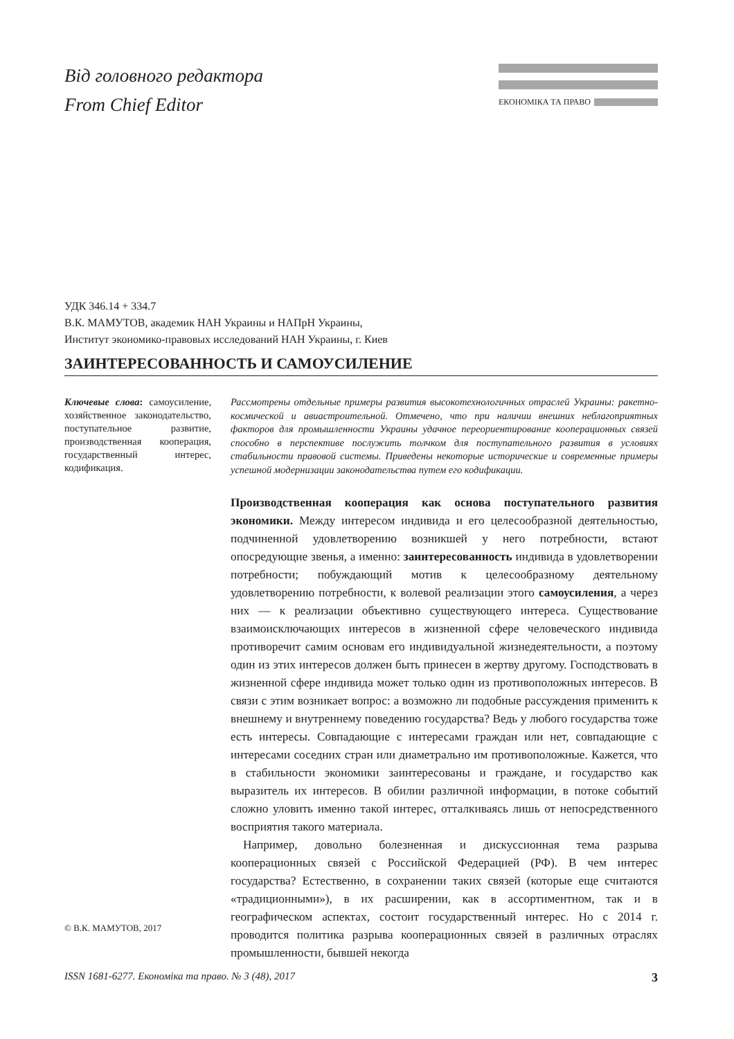Від головного редактора
From Chief Editor
ЕКОНОМІКА ТА ПРАВО
УДК 346.14 + 334.7
В.К. МАМУТОВ, академик НАН Украины и НАПрН Украины,
Институт экономико-правовых исследований НАН Украины, г. Киев
ЗАИНТЕРЕСОВАННОСТЬ И САМОУСИЛЕНИЕ
Ключевые слова: самоусиление, хозяйственное законодательство, поступательное развитие, производственная кооперация, государственный интерес, кодификация.
Рассмотрены отдельные примеры развития высокотехнологичных отраслей Украины: ракетно-космической и авиастроительной. Отмечено, что при наличии внешних неблагоприятных факторов для промышленности Украины удачное переориентирование кооперационных связей способно в перспективе послужить толчком для поступательного развития в условиях стабильности правовой системы. Приведены некоторые исторические и современные примеры успешной модернизации законодательства путем его кодификации.
Производственная кооперация как основа поступательного развития экономики. Между интересом индивида и его целесообразной деятельностью, подчиненной удовлетворению возникшей у него потребности, встают опосредующие звенья, а именно: заинтересованность индивида в удовлетворении потребности; побуждающий мотив к целесообразному деятельному удовлетворению потребности, к волевой реализации этого самоусиления, а через них — к реализации объективно существующего интереса. Существование взаимоисключающих интересов в жизненной сфере человеческого индивида противоречит самим основам его индивидуальной жизнедеятельности, а поэтому один из этих интересов должен быть принесен в жертву другому. Господствовать в жизненной сфере индивида может только один из противоположных интересов. В связи с этим возникает вопрос: а возможно ли подобные рассуждения применить к внешнему и внутреннему поведению государства? Ведь у любого государства тоже есть интересы. Совпадающие с интересами граждан или нет, совпадающие с интересами соседних стран или диаметрально им противоположные. Кажется, что в стабильности экономики заинтересованы и граждане, и государство как выразитель их интересов. В обилии различной информации, в потоке событий сложно уловить именно такой интерес, отталкиваясь лишь от непосредственного восприятия такого материала.
Например, довольно болезненная и дискуссионная тема разрыва кооперационных связей с Российской Федерацией (РФ). В чем интерес государства? Естественно, в сохранении таких связей (которые еще считаются «традиционными»), в их расширении, как в ассортиментном, так и в географическом аспектах, состоит государственный интерес. Но с 2014 г. проводится политика разрыва кооперационных связей в различных отраслях промышленности, бывшей некогда
© В.К. МАМУТОВ, 2017
ISSN 1681-6277. Економіка та право. № 3 (48), 2017 3